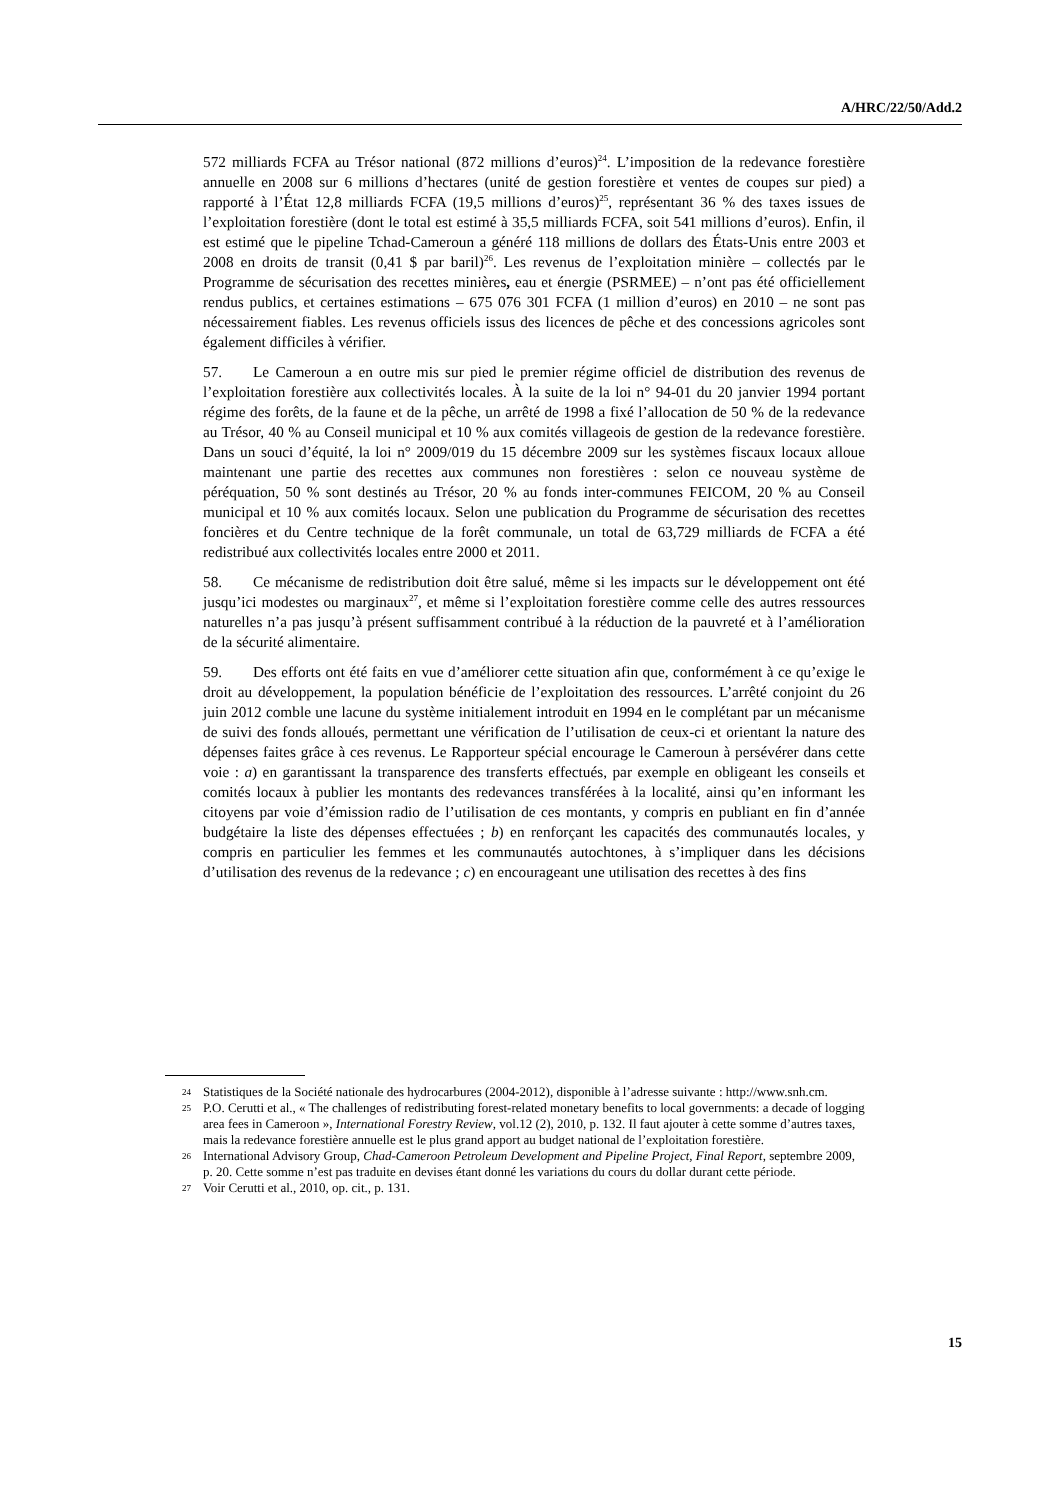A/HRC/22/50/Add.2
572 milliards FCFA au Trésor national (872 millions d’euros)<sup>24</sup>. L’imposition de la redevance forestière annuelle en 2008 sur 6 millions d’hectares (unité de gestion forestière et ventes de coupes sur pied) a rapporté à l’État 12,8 milliards FCFA (19,5 millions d’euros)<sup>25</sup>, représentant 36 % des taxes issues de l’exploitation forestière (dont le total est estimé à 35,5 milliards FCFA, soit 541 millions d’euros). Enfin, il est estimé que le pipeline Tchad-Cameroun a généré 118 millions de dollars des États-Unis entre 2003 et 2008 en droits de transit (0,41 $ par baril)<sup>26</sup>. Les revenus de l’exploitation minière – collectés par le Programme de sécurisation des recettes minières, eau et énergie (PSRMEE) – n’ont pas été officiellement rendus publics, et certaines estimations – 675 076 301 FCFA (1 million d’euros) en 2010 – ne sont pas nécessairement fiables. Les revenus officiels issus des licences de pêche et des concessions agricoles sont également difficiles à vérifier.
57. Le Cameroun a en outre mis sur pied le premier régime officiel de distribution des revenus de l’exploitation forestière aux collectivités locales. À la suite de la loi n° 94-01 du 20 janvier 1994 portant régime des forêts, de la faune et de la pêche, un arrêté de 1998 a fixé l’allocation de 50 % de la redevance au Trésor, 40 % au Conseil municipal et 10 % aux comités villageois de gestion de la redevance forestière. Dans un souci d’équité, la loi n° 2009/019 du 15 décembre 2009 sur les systèmes fiscaux locaux alloue maintenant une partie des recettes aux communes non forestières : selon ce nouveau système de péréquation, 50 % sont destinés au Trésor, 20 % au fonds inter-communes FEICOM, 20 % au Conseil municipal et 10 % aux comités locaux. Selon une publication du Programme de sécurisation des recettes foncières et du Centre technique de la forêt communale, un total de 63,729 milliards de FCFA a été redistribué aux collectivités locales entre 2000 et 2011.
58. Ce mécanisme de redistribution doit être salué, même si les impacts sur le développement ont été jusqu’ici modestes ou marginaux<sup>27</sup>, et même si l’exploitation forestière comme celle des autres ressources naturelles n’a pas jusqu’à présent suffisamment contribué à la réduction de la pauvreté et à l’amélioration de la sécurité alimentaire.
59. Des efforts ont été faits en vue d’améliorer cette situation afin que, conformément à ce qu’exige le droit au développement, la population bénéficie de l’exploitation des ressources. L’arrêté conjoint du 26 juin 2012 comble une lacune du système initialement introduit en 1994 en le complétant par un mécanisme de suivi des fonds alloués, permettant une vérification de l’utilisation de ceux-ci et orientant la nature des dépenses faites grâce à ces revenus. Le Rapporteur spécial encourage le Cameroun à persévérer dans cette voie : a) en garantissant la transparence des transferts effectués, par exemple en obligeant les conseils et comités locaux à publier les montants des redevances transférées à la localité, ainsi qu’en informant les citoyens par voie d’émission radio de l’utilisation de ces montants, y compris en publiant en fin d’année budgétaire la liste des dépenses effectuées ; b) en renforçant les capacités des communautés locales, y compris en particulier les femmes et les communautés autochtones, à s’impliquer dans les décisions d’utilisation des revenus de la redevance ; c) en encourageant une utilisation des recettes à des fins
24 Statistiques de la Société nationale des hydrocarbures (2004-2012), disponible à l’adresse suivante : http://www.snh.cm.
25 P.O. Cerutti et al., « The challenges of redistributing forest-related monetary benefits to local governments: a decade of logging area fees in Cameroon », International Forestry Review, vol.12 (2), 2010, p. 132. Il faut ajouter à cette somme d’autres taxes, mais la redevance forestière annuelle est le plus grand apport au budget national de l’exploitation forestière.
26 International Advisory Group, Chad-Cameroon Petroleum Development and Pipeline Project, Final Report, septembre 2009, p. 20. Cette somme n’est pas traduite en devises étant donné les variations du cours du dollar durant cette période.
27 Voir Cerutti et al., 2010, op. cit., p. 131.
15